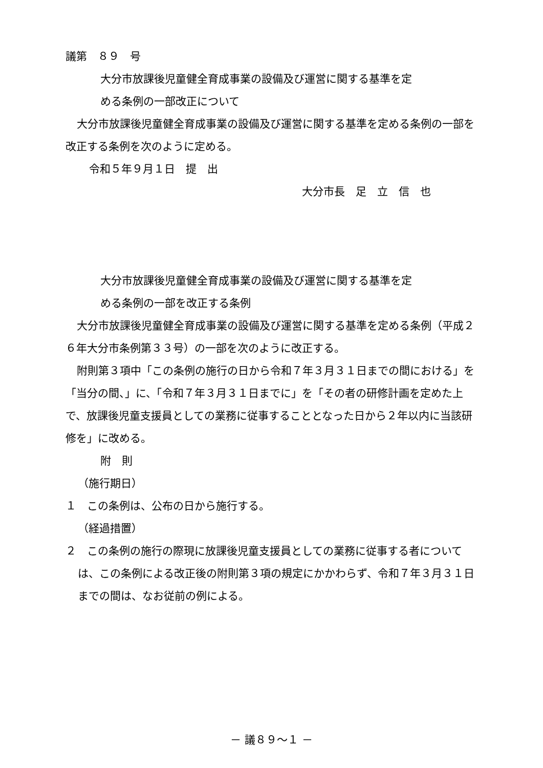議第　８９　号
大分市放課後児童健全育成事業の設備及び運営に関する基準を定
める条例の一部改正について
大分市放課後児童健全育成事業の設備及び運営に関する基準を定める条例の一部を改正する条例を次のように定める。
令和５年９月１日　提　出
大分市長　足　立　信　也
大分市放課後児童健全育成事業の設備及び運営に関する基準を定
める条例の一部を改正する条例
大分市放課後児童健全育成事業の設備及び運営に関する基準を定める条例（平成２６年大分市条例第３３号）の一部を次のように改正する。
附則第３項中「この条例の施行の日から令和７年３月３１日までの間における」を「当分の間、」に、「令和７年３月３１日までに」を「その者の研修計画を定めた上で、放課後児童支援員としての業務に従事することとなった日から２年以内に当該研修を」に改める。
附　則
（施行期日）
１　この条例は、公布の日から施行する。
（経過措置）
２　この条例の施行の際現に放課後児童支援員としての業務に従事する者については、この条例による改正後の附則第３項の規定にかかわらず、令和７年３月３１日までの間は、なお従前の例による。
－ 議８９～１ －